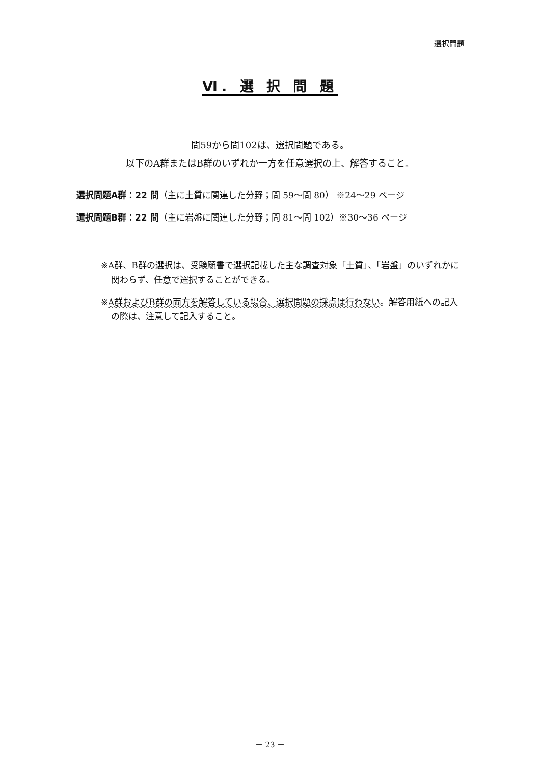選択問題
Ⅵ. 選 択 問 題
問59から問102は、選択問題である。
以下のA群またはB群のいずれか一方を任意選択の上、解答すること。
選択問題A群：22 問（主に土質に関連した分野；問 59～問 80） ※24～29 ページ
選択問題B群：22 問（主に岩盤に関連した分野；問 81～問 102）※30～36 ページ
※A群、B群の選択は、受験願書で選択記載した主な調査対象「土質」、「岩盤」のいずれかに関わらず、任意で選択することができる。
※A群およびB群の両方を解答している場合、選択問題の採点は行わない。解答用紙への記入の際は、注意して記入すること。
－ 23 －